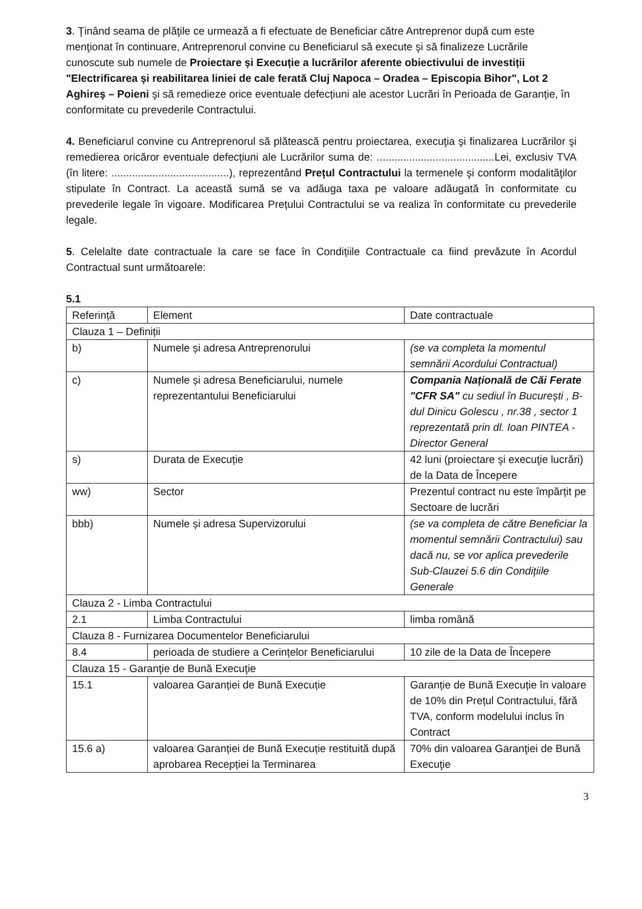3. Ţinând seama de plăţile ce urmează a fi efectuate de Beneficiar către Antreprenor după cum este menţionat în continuare, Antreprenorul convine cu Beneficiarul să execute şi să finalizeze Lucrările cunoscute sub numele de Proiectare și Execuție a lucrărilor aferente obiectivului de investiții "Electrificarea și reabilitarea liniei de cale ferată Cluj Napoca – Oradea – Episcopia Bihor", Lot 2 Aghireş – Poieni şi să remedieze orice eventuale defecțiuni ale acestor Lucrări în Perioada de Garanție, în conformitate cu prevederile Contractului.
4. Beneficiarul convine cu Antreprenorul să plătească pentru proiectarea, execuţia şi finalizarea Lucrărilor şi remedierea oricăror eventuale defecțiuni ale Lucrărilor suma de: ........................................Lei, exclusiv TVA (în litere: ........................................), reprezentând Prețul Contractului la termenele şi conform modalităţilor stipulate în Contract. La această sumă se va adăuga taxa pe valoare adăugată în conformitate cu prevederile legale în vigoare. Modificarea Prețului Contractului se va realiza în conformitate cu prevederile legale.
5. Celelalte date contractuale la care se face în Condițiile Contractuale ca fiind prevăzute în Acordul Contractual sunt următoarele:
5.1
| Referință | Element | Date contractuale |
| Clauza 1 – Definiții | | |
| b) | Numele și adresa Antreprenorului | (se va completa la momentul semnării Acordului Contractual) |
| c) | Numele și adresa Beneficiarului, numele reprezentantului Beneficiarului | Compania Națională de Căi Ferate "CFR SA" cu sediul în București , B-dul Dinicu Golescu , nr.38 , sector 1 reprezentată prin dl. Ioan PINTEA - Director General |
| s) | Durata de Execuție | 42 luni (proiectare şi execuţie lucrări) de la Data de Începere |
| ww) | Sector | Prezentul contract nu este împărțit pe Sectoare de lucrări |
| bbb) | Numele și adresa Supervizorului | (se va completa de către Beneficiar la momentul semnării Contractului) sau dacă nu, se vor aplica prevederile Sub-Clauzei 5.6 din Condițiile Generale |
| Clauza 2 - Limba Contractului | | |
| 2.1 | Limba Contractului | limba română |
| Clauza 8 - Furnizarea Documentelor Beneficiarului | | |
| 8.4 | perioada de studiere a Cerințelor Beneficiarului | 10 zile de la Data de Începere |
| Clauza 15 - Garanţie de Bună Execuţie | | |
| 15.1 | valoarea Garanției de Bună Execuție | Garanție de Bună Execuție în valoare de 10% din Prețul Contractului, fără TVA, conform modelului inclus în Contract |
| 15.6 a) | valoarea Garanției de Bună Execuție restituită după aprobarea Recepției la Terminarea | 70% din valoarea Garanţiei de Bună Execuţie |
3